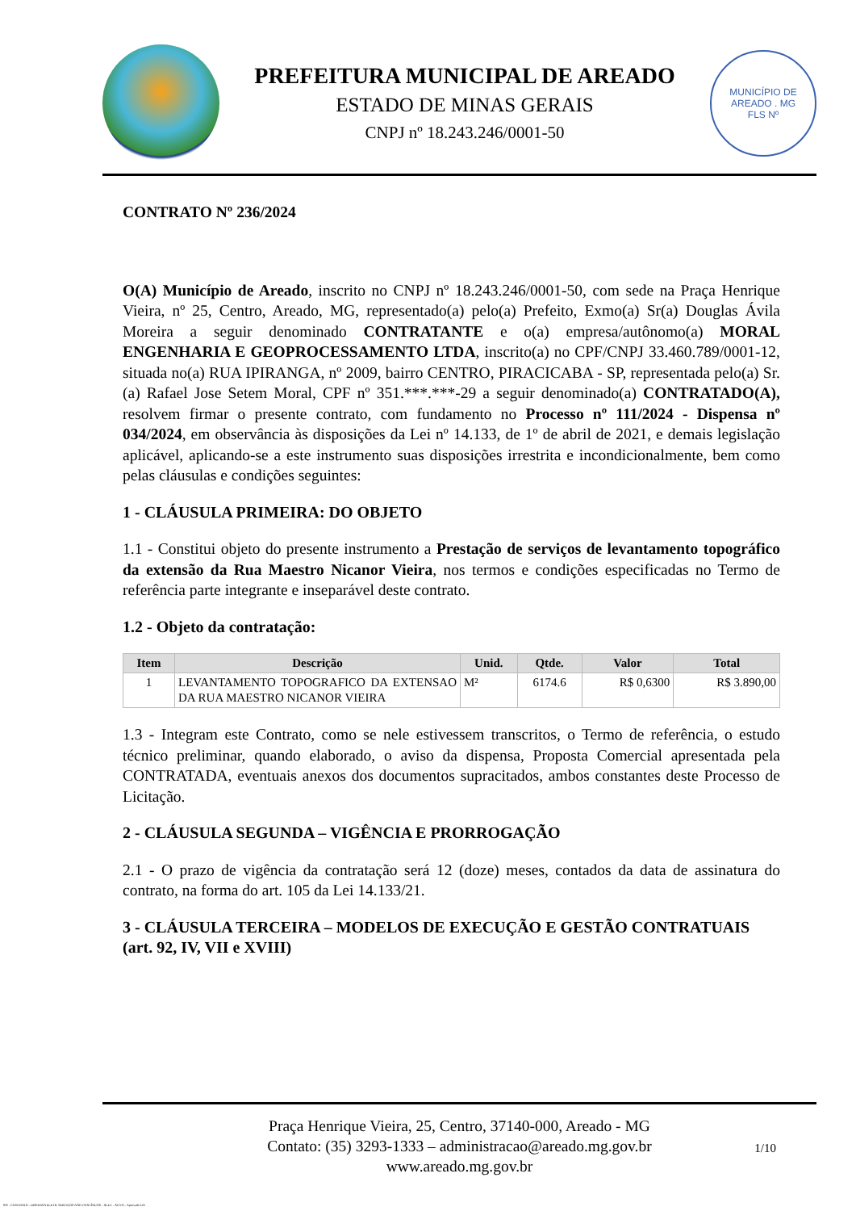PREFEITURA MUNICIPAL DE AREADO
ESTADO DE MINAS GERAIS
CNPJ nº 18.243.246/0001-50
MUNICÍPIO DE AREADO . MG
FLS Nº
CONTRATO Nº 236/2024
O(A) Município de Areado, inscrito no CNPJ nº 18.243.246/0001-50, com sede na Praça Henrique Vieira, nº 25, Centro, Areado, MG, representado(a) pelo(a) Prefeito, Exmo(a) Sr(a) Douglas Ávila Moreira a seguir denominado CONTRATANTE e o(a) empresa/autônomo(a) MORAL ENGENHARIA E GEOPROCESSAMENTO LTDA, inscrito(a) no CPF/CNPJ 33.460.789/0001-12, situada no(a) RUA IPIRANGA, nº 2009, bairro CENTRO, PIRACICABA - SP, representada pelo(a) Sr.(a) Rafael Jose Setem Moral, CPF nº 351.***.***-29 a seguir denominado(a) CONTRATADO(A), resolvem firmar o presente contrato, com fundamento no Processo nº 111/2024 - Dispensa nº 034/2024, em observância às disposições da Lei nº 14.133, de 1º de abril de 2021, e demais legislação aplicável, aplicando-se a este instrumento suas disposições irrestrita e incondicionalmente, bem como pelas cláusulas e condições seguintes:
1 - CLÁUSULA PRIMEIRA: DO OBJETO
1.1 - Constitui objeto do presente instrumento a Prestação de serviços de levantamento topográfico da extensão da Rua Maestro Nicanor Vieira, nos termos e condições especificadas no Termo de referência parte integrante e inseparável deste contrato.
1.2 - Objeto da contratação:
| Item | Descrição | Unid. | Qtde. | Valor | Total |
| --- | --- | --- | --- | --- | --- |
| 1 | LEVANTAMENTO TOPOGRAFICO DA EXTENSAO DA RUA MAESTRO NICANOR VIEIRA | M² | 6174.6 | R$ 0,6300 | R$ 3.890,00 |
1.3 - Integram este Contrato, como se nele estivessem transcritos, o Termo de referência, o estudo técnico preliminar, quando elaborado, o aviso da dispensa, Proposta Comercial apresentada pela CONTRATADA, eventuais anexos dos documentos supracitados, ambos constantes deste Processo de Licitação.
2 - CLÁUSULA SEGUNDA – VIGÊNCIA E PRORROGAÇÃO
2.1 - O prazo de vigência da contratação será 12 (doze) meses, contados da data de assinatura do contrato, na forma do art. 105 da Lei 14.133/21.
3 - CLÁUSULA TERCEIRA – MODELOS DE EXECUÇÃO E GESTÃO CONTRATUAIS (art. 92, IV, VII e XVIII)
Praça Henrique Vieira, 25, Centro, 37140-000, Areado - MG
Contato: (35) 3293-1333 – administracao@areado.mg.gov.br
www.areado.mg.gov.br
1/10
835 - CONTRATO - DISPENSA ELETR. SERVIÇOS NÃO CONTÍNUOS - NLLC - ATIVO - Aprovado DA